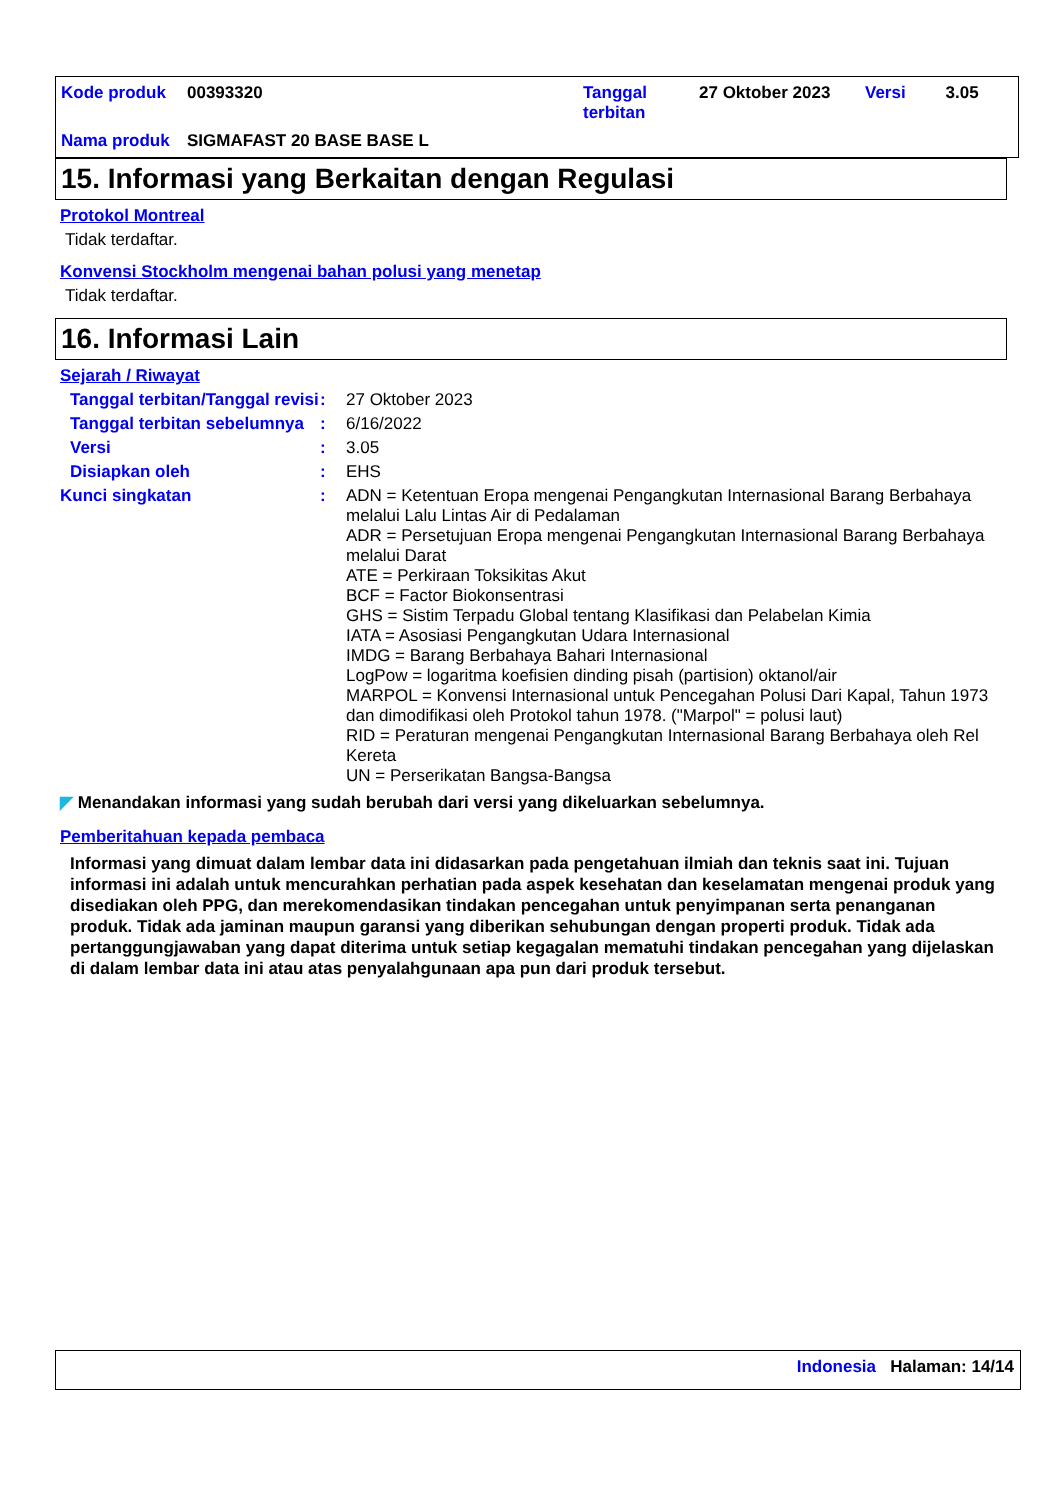| Kode produk | 00393320 | Tanggal terbitan | 27 Oktober 2023 | Versi | 3.05 |
| Nama produk | SIGMAFAST 20 BASE BASE L | | | | |
15. Informasi yang Berkaitan dengan Regulasi
Protokol Montreal
Tidak terdaftar.
Konvensi Stockholm mengenai bahan polusi yang menetap
Tidak terdaftar.
16. Informasi Lain
Sejarah / Riwayat
Tanggal terbitan/Tanggal revisi
:
27 Oktober 2023
Tanggal terbitan sebelumnya
:
6/16/2022
Versi :
3.05
Disiapkan oleh :
EHS
Kunci singkatan :
ADN = Ketentuan Eropa mengenai Pengangkutan Internasional Barang Berbahaya melalui Lalu Lintas Air di Pedalaman
ADR = Persetujuan Eropa mengenai Pengangkutan Internasional Barang Berbahaya melalui Darat
ATE = Perkiraan Toksikitas Akut
BCF = Factor Biokonsentrasi
GHS = Sistim Terpadu Global tentang Klasifikasi dan Pelabelan Kimia
IATA = Asosiasi Pengangkutan Udara Internasional
IMDG = Barang Berbahaya Bahari Internasional
LogPow = logaritma koefisien dinding pisah (partision) oktanol/air
MARPOL = Konvensi Internasional untuk Pencegahan Polusi Dari Kapal, Tahun 1973 dan dimodifikasi oleh Protokol tahun 1978. ("Marpol" = polusi laut)
RID = Peraturan mengenai Pengangkutan Internasional Barang Berbahaya oleh Rel Kereta
UN = Perserikatan Bangsa-Bangsa
◤ Menandakan informasi yang sudah berubah dari versi yang dikeluarkan sebelumnya.
Pemberitahuan kepada pembaca
Informasi yang dimuat dalam lembar data ini didasarkan pada pengetahuan ilmiah dan teknis saat ini. Tujuan informasi ini adalah untuk mencurahkan perhatian pada aspek kesehatan dan keselamatan mengenai produk yang disediakan oleh PPG, dan merekomendasikan tindakan pencegahan untuk penyimpanan serta penanganan produk. Tidak ada jaminan maupun garansi yang diberikan sehubungan dengan properti produk. Tidak ada pertanggungjawaban yang dapat diterima untuk setiap kegagalan mematuhi tindakan pencegahan yang dijelaskan di dalam lembar data ini atau atas penyalahgunaan apa pun dari produk tersebut.
Indonesia Halaman: 14/14